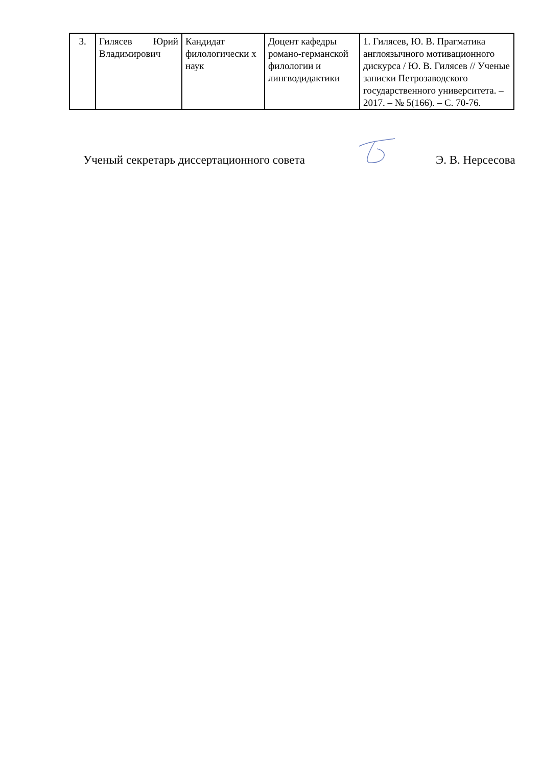| 3. | Гилясев Юрий Владимирович | Кандидат филологически х наук | Доцент кафедры романо-германской филологии и лингводидактики | 1. Гилясев, Ю. В. Прагматика англоязычного мотивационного дискурса / Ю. В. Гилясев // Ученые записки Петрозаводского государственного университета. – 2017. – № 5(166). – С. 70-76. |
Ученый секретарь диссертационного совета Э. В. Нерсесова